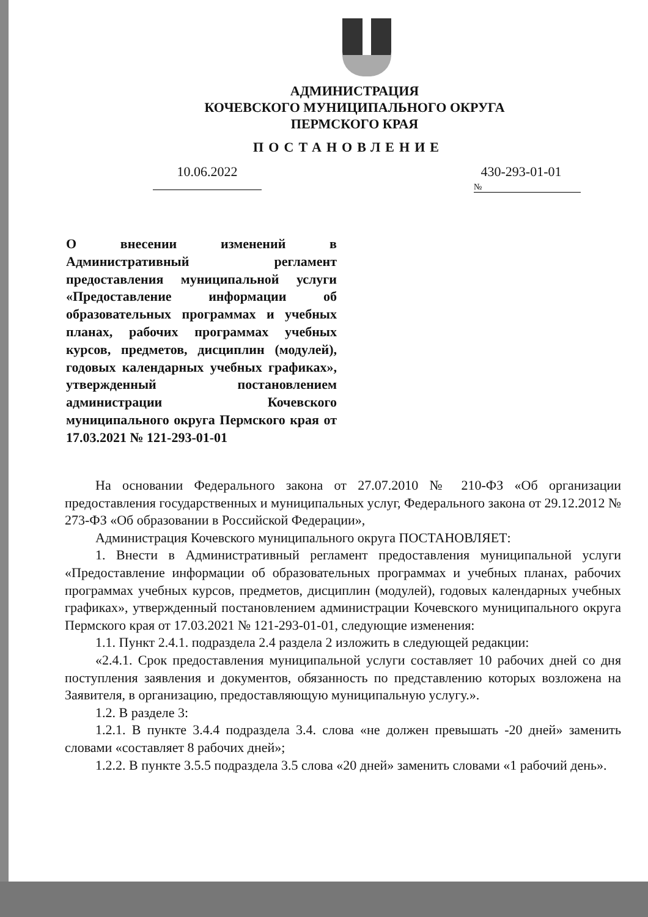АДМИНИСТРАЦИЯ
КОЧЕВСКОГО МУНИЦИПАЛЬНОГО ОКРУГА
ПЕРМСКОГО КРАЯ
ПОСТАНОВЛЕНИЕ
10.06.2022
430-293-01-01
№
О внесении изменений в Административный регламент предоставления муниципальной услуги «Предоставление информации об образовательных программах и учебных планах, рабочих программах учебных курсов, предметов, дисциплин (модулей), годовых календарных учебных графиках», утвержденный постановлением администрации Кочевского муниципального округа Пермского края от 17.03.2021 № 121-293-01-01
На основании Федерального закона от 27.07.2010 № 210-ФЗ «Об организации предоставления государственных и муниципальных услуг, Федерального закона от 29.12.2012 № 273-ФЗ «Об образовании в Российской Федерации»,
Администрация Кочевского муниципального округа ПОСТАНОВЛЯЕТ:
1. Внести в Административный регламент предоставления муниципальной услуги «Предоставление информации об образовательных программах и учебных планах, рабочих программах учебных курсов, предметов, дисциплин (модулей), годовых календарных учебных графиках», утвержденный постановлением администрации Кочевского муниципального округа Пермского края от 17.03.2021 № 121-293-01-01, следующие изменения:
1.1. Пункт 2.4.1. подраздела 2.4 раздела 2 изложить в следующей редакции:
«2.4.1. Срок предоставления муниципальной услуги составляет 10 рабочих дней со дня поступления заявления и документов, обязанность по представлению которых возложена на Заявителя, в организацию, предоставляющую муниципальную услугу.».
1.2. В разделе 3:
1.2.1. В пункте 3.4.4 подраздела 3.4. слова «не должен превышать -20 дней» заменить словами «составляет 8 рабочих дней»;
1.2.2. В пункте 3.5.5 подраздела 3.5 слова «20 дней» заменить словами «1 рабочий день».